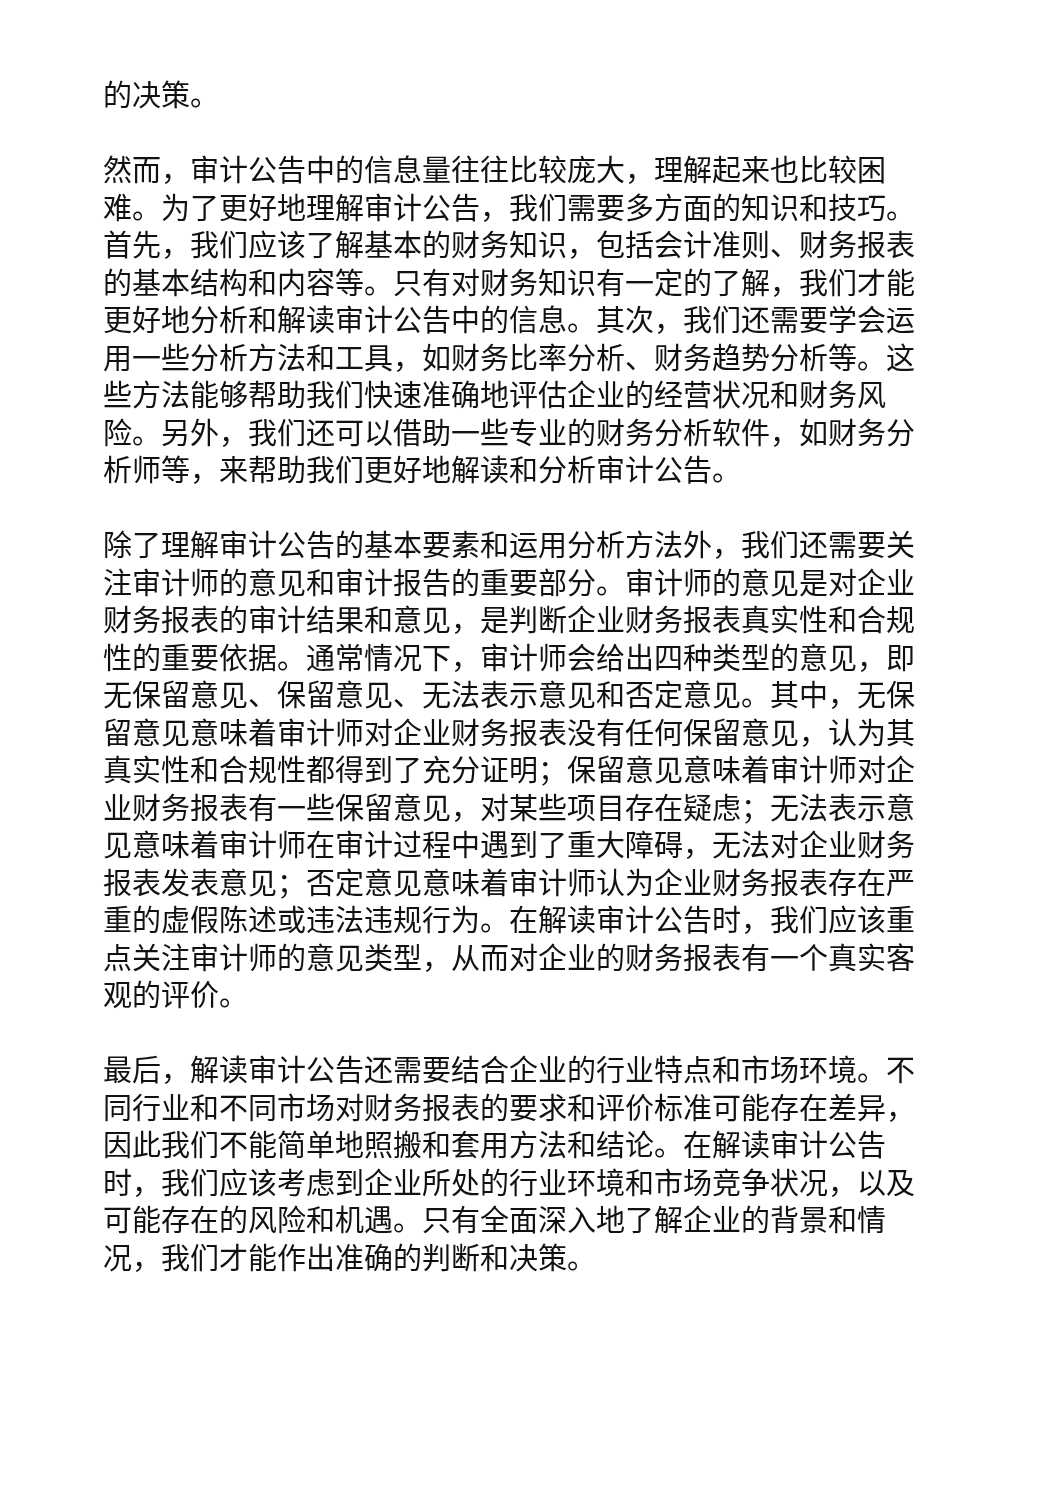的决策。
然而，审计公告中的信息量往往比较庞大，理解起来也比较困难。为了更好地理解审计公告，我们需要多方面的知识和技巧。首先，我们应该了解基本的财务知识，包括会计准则、财务报表的基本结构和内容等。只有对财务知识有一定的了解，我们才能更好地分析和解读审计公告中的信息。其次，我们还需要学会运用一些分析方法和工具，如财务比率分析、财务趋势分析等。这些方法能够帮助我们快速准确地评估企业的经营状况和财务风险。另外，我们还可以借助一些专业的财务分析软件，如财务分析师等，来帮助我们更好地解读和分析审计公告。
除了理解审计公告的基本要素和运用分析方法外，我们还需要关注审计师的意见和审计报告的重要部分。审计师的意见是对企业财务报表的审计结果和意见，是判断企业财务报表真实性和合规性的重要依据。通常情况下，审计师会给出四种类型的意见，即无保留意见、保留意见、无法表示意见和否定意见。其中，无保留意见意味着审计师对企业财务报表没有任何保留意见，认为其真实性和合规性都得到了充分证明；保留意见意味着审计师对企业财务报表有一些保留意见，对某些项目存在疑虑；无法表示意见意味着审计师在审计过程中遇到了重大障碍，无法对企业财务报表发表意见；否定意见意味着审计师认为企业财务报表存在严重的虚假陈述或违法违规行为。在解读审计公告时，我们应该重点关注审计师的意见类型，从而对企业的财务报表有一个真实客观的评价。
最后，解读审计公告还需要结合企业的行业特点和市场环境。不同行业和不同市场对财务报表的要求和评价标准可能存在差异，因此我们不能简单地照搬和套用方法和结论。在解读审计公告时，我们应该考虑到企业所处的行业环境和市场竞争状况，以及可能存在的风险和机遇。只有全面深入地了解企业的背景和情况，我们才能作出准确的判断和决策。